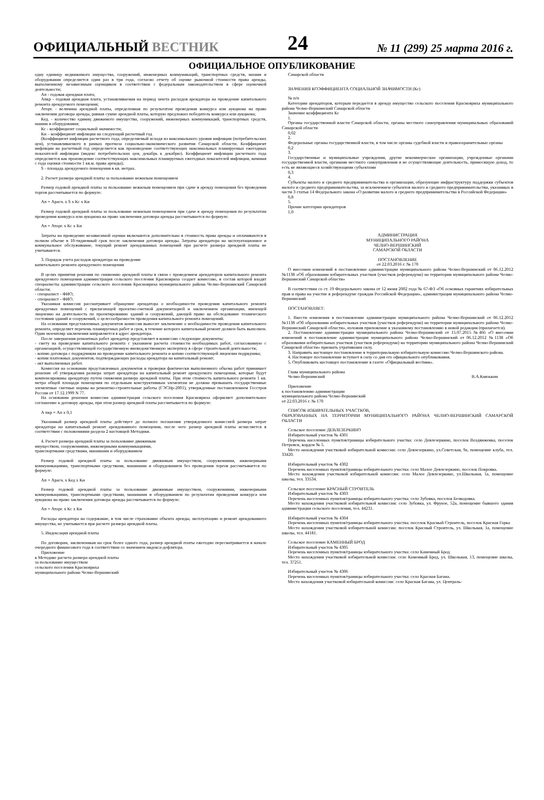ОФИЦИАЛЬНЫЙ ВЕСТНИК
24
№ 11 (299) 25 марта 2016 г.
ОФИЦИАЛЬНОЕ ОПУБЛИКОВАНИЕ
одну единицу недвижимого имущества, сооружений, инженерных коммуникаций, транспортных средств, машин и оборудования определяется один раз в три года, согласно отчету об оценке рыночной стоимости права аренды, выполненному независимым оценщиком в соответствии с федеральным законодательством в сфере оценочной деятельности;
Ап - годовая арендная плата;
Апкр - годовая арендная плата, устанавливаемая на период зачета расходов арендатора на проведение капитального ремонта арендуемого помещения;
Аторг. - величина арендной платы, определенная по результатам проведения конкурса или аукциона на право заключения договора аренды, равная сумме арендной платы, которую предложил победитель конкурса или аукциона;
Кед. - количество единиц движимого имущества, сооружений, инженерных коммуникаций, транспортных средств, машин и оборудования;
Кс - коэффициент социальной значимости;
Ки – коэффициент инфляции на следующий расчетный год
(Коэффициент инфляции расчетного года, определяемый исходя из максимального уровня инфляции (потребительских цен), устанавливаемого в рамках прогноза социально-экономического развития Самарской области. Коэффициент инфляции на расчетный год определяется как произведение соответствующих максимальных планируемых ежегодных показателей инфляции (индекс потребительских цен, декабрь к декабрю). Коэффициент инфляции расчетного года определяется как произведение соответствующих максимальных планируемых ежегодных показателей инфляции, начиная с года оценки стоимости 1 кв.м. права аренды);
S - площадь арендуемого помещения в кв. метрах.
2. Расчет размера арендной платы за пользование нежилым помещением
Размер годовой арендной платы за пользование нежилым помещением при сдаче в аренду помещения без проведения торгов рассчитывается по формуле:
Ап = Арасч. х S х Кс х Ки
Размер годовой арендной платы за пользование нежилым помещением при сдаче в аренду помещения по результатам проведения конкурса или аукциона на право заключения договора аренды рассчитывается по формуле:
Ап = Аторг. х Кс х Ки
Затраты на проведение независимой оценки включаются дополнительно в стоимость права аренды и оплачиваются в полном объеме в 10-тидневный срок после заключения договора аренды. Затраты арендатора на эксплуатационное и коммунальное обслуживание, текущий ремонт арендованных помещений при расчете размера арендной платы не учитываются.
3. Порядок учета расходов арендатора на проведение
капитального ремонта арендуемого помещения
В целях принятия решения по снижению арендной платы в связи с проведением арендатором капитального ремонта арендуемого помещения администрация сельского поселения Краснояриха создает комиссию, в состав которой входят специалисты администрации сельского поселения Краснояриха муниципального района Челно-Вершинский Самарской области:
- специалист - ФИО;
- специалист - ФИО.
Указанная комиссия рассматривает обращение арендатора о необходимости проведения капитального ремонта арендуемых помещений с прилагающей проектно-сметной документацией и заключением организации, имеющей лицензию на деятельность по проектированию зданий и сооружений, дающей право на обследование технического состояния зданий и сооружений, о целесообразности проведения капитального ремонта помещений.
На основании представленных документов комиссия выносит заключение о необходимости проведения капитального ремонта, определяет перечень планируемых работ и срок, в течение которого капитальный ремонт должен быть выполнен. Один экземпляр заключения направляется в адрес арендатора.
После завершения ремонтных работ арендатор представляет в комиссию следующие документы:
- смету на проведение капитального ремонта с указанием расчета стоимости необходимых работ, согласованную с организацией, осуществляющей государственную вневедомственную экспертизу в сфере строительной деятельности;
- копию договора с подрядчиком на проведение капитального ремонта и копию соответствующей лицензии подрядчика;
- копии платежных документов, подтверждающих расходы арендатора на капитальный ремонт;
- акт выполненных работ.
Комиссия на основании представленных документов и проверки фактически выполненного объема работ принимает решение об утверждении размера затрат арендатора на капитальный ремонт арендуемого помещения, которые будут компенсированы арендатору путем снижения размера арендной платы. При этом стоимость капитального ремонта 1 кв. метра общей площади помещения по отдельным конструктивным элементам не должна превышать государственные элементные сметные нормы на ремонтно-строительные работы (ГЭСНр-2001), утвержденные постановлением Госстроя России от 17.12.1999 N 77.
На основании решения комиссии администрация сельского поселения Краснояриха оформляет дополнительное соглашение к договору аренды, при этом размер арендной платы рассчитывается по формуле:
А пкр = Ап х 0,1
Указанный размер арендной платы действует до полного погашения утвержденного комиссией размера затрат арендатора на капитальный ремонт арендованного помещения, после чего размер арендной платы исчисляется в соответствии с положениями раздела 2 настоящей Методики.
4. Расчет размера арендной платы за пользование движимым
имуществом, сооружениями, инженерными коммуникациями,
транспортными средствами, машинами и оборудованием
Размер годовой арендной платы за пользование движимым имуществом, сооружениями, инженерными коммуникациями, транспортными средствами, машинами и оборудованием без проведения торгов рассчитывается по формуле:
Ап = Арасч. х Кед х Ки
Размер годовой арендной платы за пользование движимым имуществом, сооружениями, инженерными коммуникациями, транспортными средствами, машинами и оборудованием по результатам проведения конкурса или аукциона на право заключения договора аренды рассчитывается по формуле:
Ап = Аторг. х Кс х Ки
Расходы арендатора на содержание, в том числе страхование объекта аренды, эксплуатацию и ремонт арендованного имущества, не учитывается при расчете размера арендной платы.
5. Индексация арендной платы
По договорам, заключенным на срок более одного года, размер арендной платы ежегодно пересматривается в начале очередного финансового года в соответствии со значением индекса-дефлятора.
Приложение
к Методике расчета размера арендной платы
за пользование имуществом
сельского поселения Краснояриха
муниципального района Челно-Вершинский
Самарской области
ЗНАЧЕНИЯ КОЭФФИЦИЕНТА СОЦИАЛЬНОЙ ЗНАЧИМОСТИ (Кс)
№ п/п
Категории арендаторов, которым передается в аренду имущество сельского поселения Краснояриха муниципального района Челно-Вершинский Самарской области
Значение коэффициента Кс
1.
Органы государственной власти Самарской области, органы местного самоуправления муниципальных образований Самарской области
0,02
2.
Федеральные органы государственной власти, в том числе органы судебной власти и правоохранительные органы
0,2
3.
Государственные и муниципальные учреждения, другие некоммерческие организации, учрежденные органами государственной власти, органами местного самоуправления и не осуществляющие деятельность, приносящую доход, то есть не являющиеся хозяйствующими субъектами
0,3
4.
Субъекты малого и среднего предпринимательства и организации, образующие инфраструктуру поддержки субъектов малого и среднего предпринимательства, за исключением субъектов малого и среднего предпринимательства, указанных в части 3 статьи 14 Федерального закона «О развитии малого и среднего предпринимательства в Российской Федерации»
0,8
5.
Прочие категории арендаторов
1,0
АДМИНИСТРАЦИЯ
МУНИЦИПАЛЬНОГО РАЙОНА
ЧЕЛНО-ВЕРШИНСКИЙ
САМАРСКОЙ ОБЛАСТИ
ПОСТАНОВЛЕНИЕ
от 22.03.2016 г. № 170
О внесении изменений в постановление администрации муниципального района Челно-Вершинский от 06.12.2012 №1138 «Об образовании избирательных участков (участков референдума) на территории муниципального района Челно-Вершинский Самарской области»
В соответствии со ст. 19 Федерального закона от 12 июня 2002 года № 67-ФЗ «Об основных гарантиях избирательных прав и права на участие в референдуме граждан Российской Федерации», администрация муниципального района Челно-Вершинский
ПОСТАНОВЛЯЕТ:
1. Внести изменения в постановление администрации муниципального района Челно-Вершинский от 06.12.2012 №1138 «Об образовании избирательных участков (участков референдума) на территории муниципального района Челно-Вершинский Самарской области», изложив приложение к указанному постановлению в новой редакции (прилагается).
2. Постановление администрации муниципального района Челно-Вершинский от 15.07.2015 №466 «О внесении изменений в постановление администрации муниципального района Челно-Вершинский от 06.12.2012 №1138 «Об образовании избирательных участков (участков референдума) на территории муниципального района Челно-Вершинский Самарской области» признать утратившим силу.
3. Направить настоящее постановление в территориальную избирательную комиссию Челно-Вершинского района.
4. Настоящее постановление вступает в силу со дня его официального опубликования.
5. Опубликовать настоящее постановление в газете «Официальный вестник».
Глава муниципального района
Челно-Вершинский В.А.Князькин
Приложение
к постановлению администрации
муниципального района Челно-Вершинский
от 22.03.2016 г. № 170
СПИСОК ИЗБИРАТЕЛЬНЫХ УЧАСТКОВ,
ОБРАЗОВАННЫХ НА ТЕРРИТОРИИ МУНИЦИПАЛЬНОГО РАЙОНА ЧЕЛНО-ВЕРШИНСКИЙ САМАРСКОЙ ОБЛАСТИ
Сельское поселение ДЕВЛЕЗЕРКИНО
Избирательный участок № 4301
Перечень населенных пунктов/границы избирательного участка: село Девлезеркино, поселок Воздвиженка, поселок Петровск, кордон № 5.
Место нахождения участковой избирательной комиссии: село Девлезеркино, ул.Советская, 9а, помещение клуба, тел. 33420.
Избирательный участок № 4302
Перечень населенных пунктов/границы избирательного участка: село Малое Девлезеркино, поселок Покровка.
Место нахождения участковой избирательной комиссии: село Малое Девлезеркино, ул.Школьная, 1а, помещение школы, тел. 33534.
Сельское поселение КРАСНЫЙ СТРОИТЕЛЬ
Избирательный участок № 4303
Перечень населенных пунктов/границы избирательного участка: село Зубовка, поселок Безводовка.
Место нахождения участковой избирательной комиссии: село Зубовка, ул. Фрунзе, 52а, помещение бывшего здания администрации сельского поселения, тел. 44231.
Избирательный участок № 4304
Перечень населенных пунктов/границы избирательного участка: поселок Красный Строитель, поселок Красная Горка
Место нахождения участковой избирательной комиссии: поселок Красный Строитель, ул. Школьная, 1а, помещение школы, тел. 44181.
Сельское поселение КАМЕННЫЙ БРОД
Избирательный участок № 4305
Перечень населенных пунктов/границы избирательного участка: село Каменный Брод
Место нахождения участковой избирательной комиссии: село Каменный Брод, ул. Школьная, 13, помещение школы, тел. 37251.
Избирательный участок № 4306
Перечень населенных пунктов/границы избирательного участка: село Красная Багана.
Место нахождения участковой избирательной комиссии: село Красная Багана, ул. Централь-